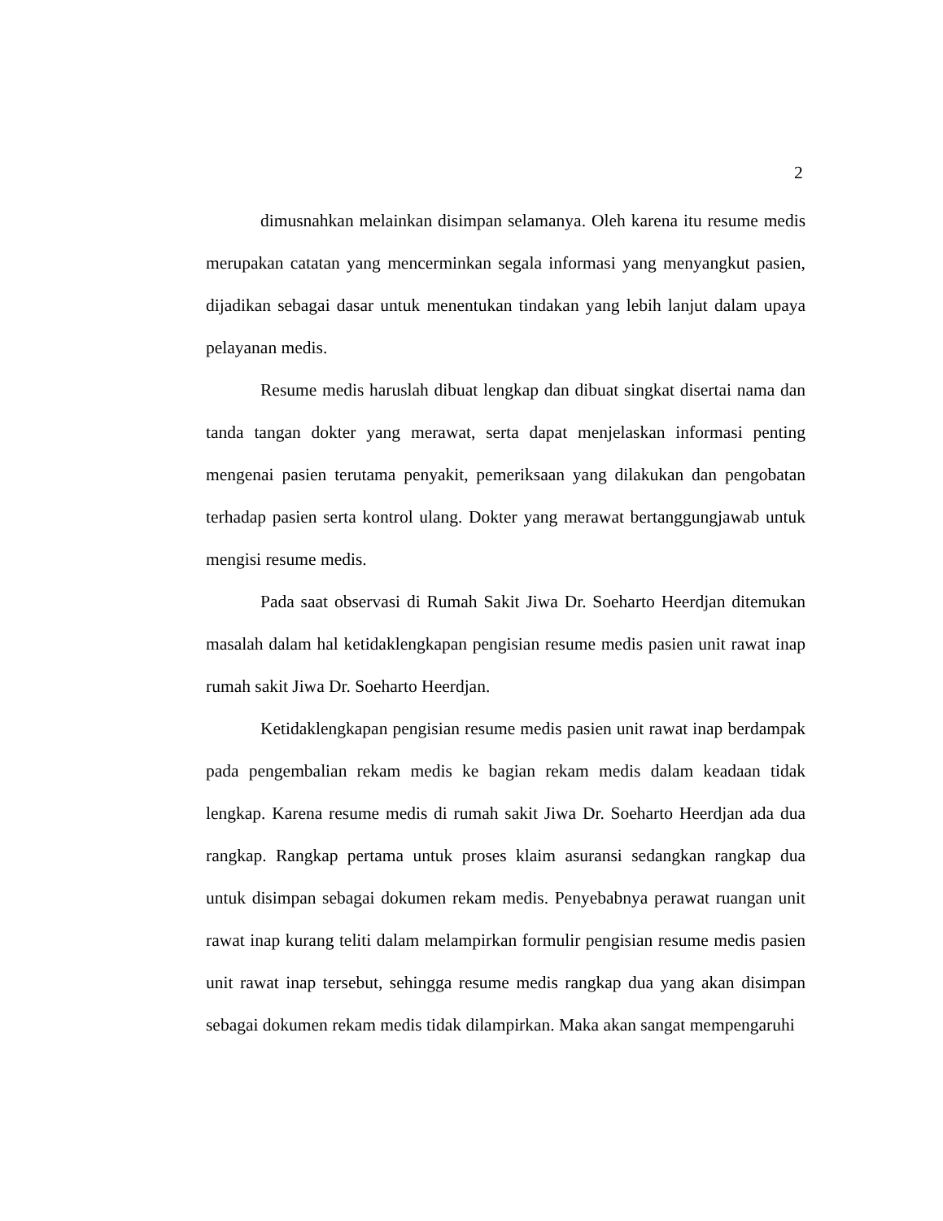2
dimusnahkan melainkan disimpan selamanya. Oleh karena itu resume medis merupakan catatan yang mencerminkan segala informasi yang menyangkut pasien, dijadikan sebagai dasar untuk menentukan tindakan yang lebih lanjut dalam upaya pelayanan medis.
Resume medis haruslah dibuat lengkap dan dibuat singkat disertai nama dan tanda tangan dokter yang merawat, serta dapat menjelaskan informasi penting mengenai pasien terutama penyakit, pemeriksaan yang dilakukan dan pengobatan terhadap pasien serta kontrol ulang. Dokter yang merawat bertanggungjawab untuk mengisi resume medis.
Pada saat observasi di Rumah Sakit Jiwa Dr. Soeharto Heerdjan ditemukan masalah dalam hal ketidaklengkapan pengisian resume medis pasien unit rawat inap rumah sakit Jiwa Dr. Soeharto Heerdjan.
Ketidaklengkapan pengisian resume medis pasien unit rawat inap berdampak pada pengembalian rekam medis ke bagian rekam medis dalam keadaan tidak lengkap. Karena resume medis di rumah sakit Jiwa Dr. Soeharto Heerdjan ada dua rangkap. Rangkap pertama untuk proses klaim asuransi sedangkan rangkap dua untuk disimpan sebagai dokumen rekam medis. Penyebabnya perawat ruangan unit rawat inap kurang teliti dalam melampirkan formulir pengisian resume medis pasien unit rawat inap tersebut, sehingga resume medis rangkap dua yang akan disimpan sebagai dokumen rekam medis tidak dilampirkan. Maka akan sangat mempengaruhi